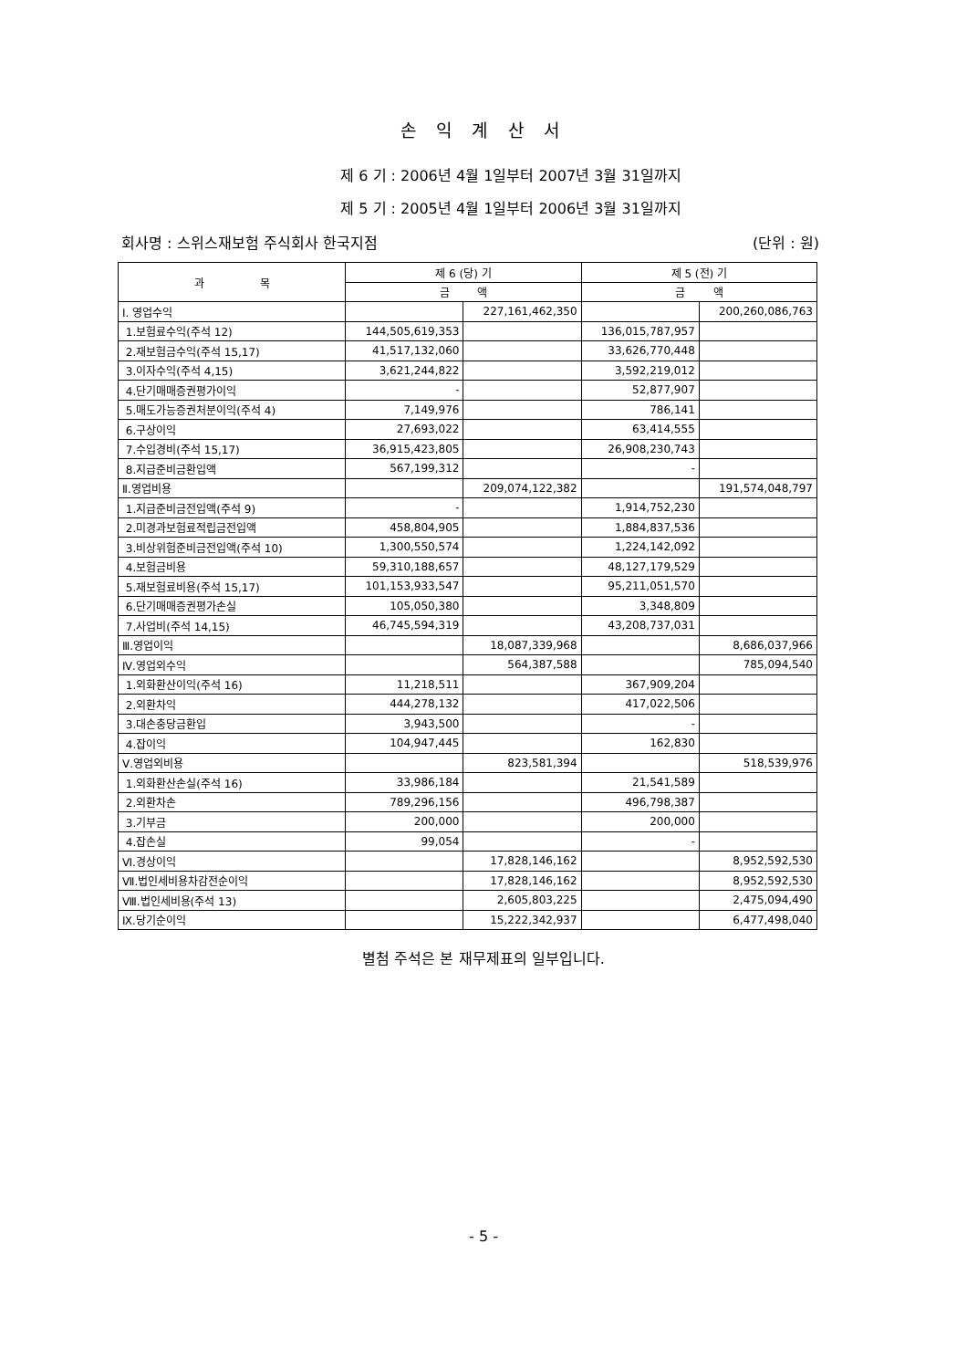손 익 계 산 서
제 6 기 : 2006년 4월 1일부터 2007년 3월 31일까지
제 5 기 : 2005년 4월 1일부터 2006년 3월 31일까지
회사명 : 스위스재보험 주식회사 한국지점 (단위 : 원)
| 과 목 | 제 6 (당) 기 | | 제 5 (전) 기 | |
| --- | --- | --- | --- | --- |
| | 금 액 | | 금 액 | |
| Ⅰ. 영업수익 | | 227,161,462,350 | | 200,260,086,763 |
| 1.보험료수익(주석 12) | 144,505,619,353 | | 136,015,787,957 | |
| 2.재보험금수익(주석 15,17) | 41,517,132,060 | | 33,626,770,448 | |
| 3.이자수익(주석 4,15) | 3,621,244,822 | | 3,592,219,012 | |
| 4.단기매매증권평가이익 | - | | 52,877,907 | |
| 5.매도가능증권처분이익(주석 4) | 7,149,976 | | 786,141 | |
| 6.구상이익 | 27,693,022 | | 63,414,555 | |
| 7.수입경비(주석 15,17) | 36,915,423,805 | | 26,908,230,743 | |
| 8.지급준비금환입액 | 567,199,312 | | - | |
| Ⅱ.영업비용 | | 209,074,122,382 | | 191,574,048,797 |
| 1.지급준비금전입액(주석 9) | - | | 1,914,752,230 | |
| 2.미경과보험료적립금전입액 | 458,804,905 | | 1,884,837,536 | |
| 3.비상위험준비금전입액(주석 10) | 1,300,550,574 | | 1,224,142,092 | |
| 4.보험금비용 | 59,310,188,657 | | 48,127,179,529 | |
| 5.재보험료비용(주석 15,17) | 101,153,933,547 | | 95,211,051,570 | |
| 6.단기매매증권평가손실 | 105,050,380 | | 3,348,809 | |
| 7.사업비(주석 14,15) | 46,745,594,319 | | 43,208,737,031 | |
| Ⅲ.영업이익 | | 18,087,339,968 | | 8,686,037,966 |
| Ⅳ.영업외수익 | | 564,387,588 | | 785,094,540 |
| 1.외화환산이익(주석 16) | 11,218,511 | | 367,909,204 | |
| 2.외환차익 | 444,278,132 | | 417,022,506 | |
| 3.대손충당금환입 | 3,943,500 | | - | |
| 4.잡이익 | 104,947,445 | | 162,830 | |
| Ⅴ.영업외비용 | | 823,581,394 | | 518,539,976 |
| 1.외화환산손실(주석 16) | 33,986,184 | | 21,541,589 | |
| 2.외환차손 | 789,296,156 | | 496,798,387 | |
| 3.기부금 | 200,000 | | 200,000 | |
| 4.잡손실 | 99,054 | | - | |
| Ⅵ.경상이익 | | 17,828,146,162 | | 8,952,592,530 |
| Ⅶ.법인세비용차감전순이익 | | 17,828,146,162 | | 8,952,592,530 |
| Ⅷ.법인세비용(주석 13) | | 2,605,803,225 | | 2,475,094,490 |
| Ⅸ.당기순이익 | | 15,222,342,937 | | 6,477,498,040 |
별첨 주석은 본 재무제표의 일부입니다.
- 5 -